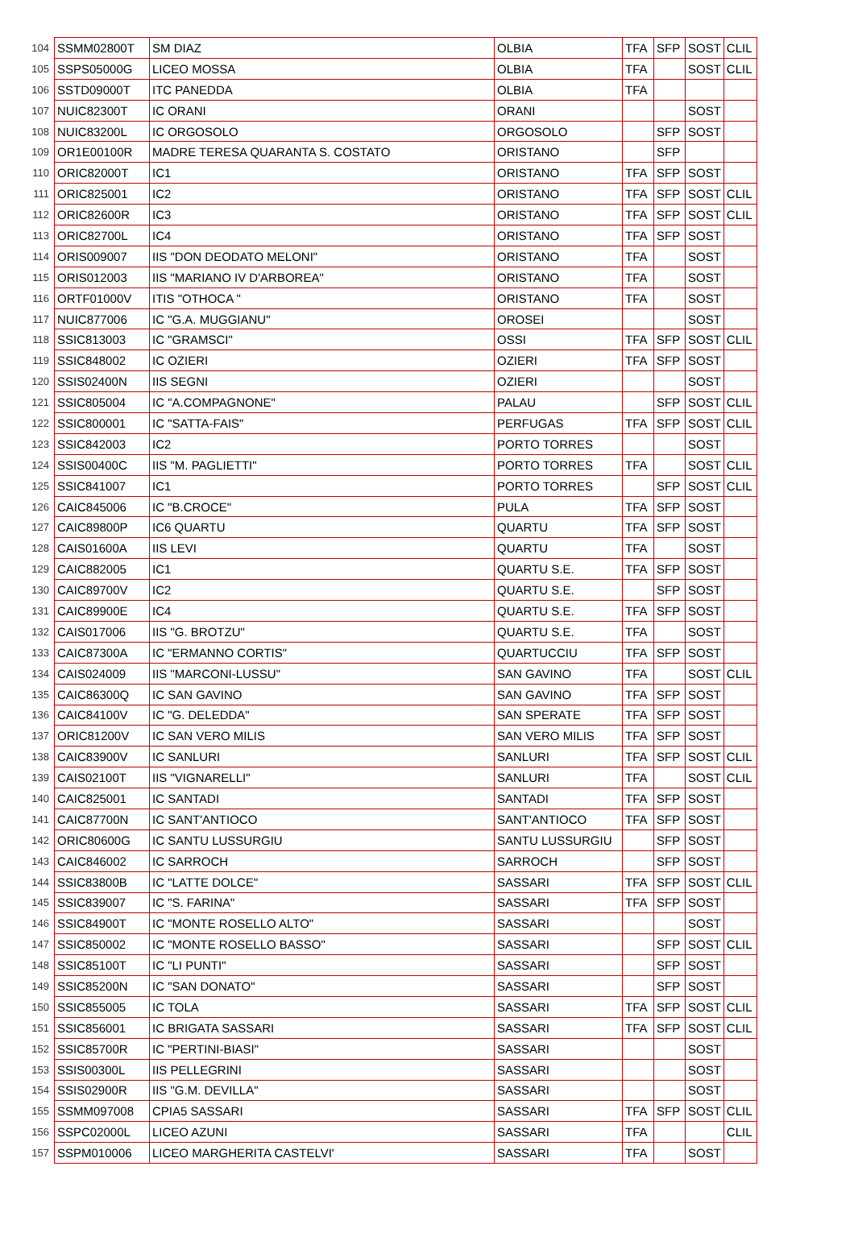| 104 | SSMM02800T | SM DIAZ | OLBIA | TFA | SFP | SOST | CLIL |
| 105 | SSPS05000G | LICEO MOSSA | OLBIA | TFA | | SOST | CLIL |
| 106 | SSTD09000T | ITC PANEDDA | OLBIA | TFA | | | |
| 107 | NUIC82300T | IC ORANI | ORANI | | | SOST | |
| 108 | NUIC83200L | IC ORGOSOLO | ORGOSOLO | | SFP | SOST | |
| 109 | OR1E00100R | MADRE TERESA QUARANTA S. COSTATO | ORISTANO | | SFP | | |
| 110 | ORIC82000T | IC1 | ORISTANO | TFA | SFP | SOST | |
| 111 | ORIC825001 | IC2 | ORISTANO | TFA | SFP | SOST | CLIL |
| 112 | ORIC82600R | IC3 | ORISTANO | TFA | SFP | SOST | CLIL |
| 113 | ORIC82700L | IC4 | ORISTANO | TFA | SFP | SOST | |
| 114 | ORIS009007 | IIS "DON DEODATO MELONI" | ORISTANO | TFA | | SOST | |
| 115 | ORIS012003 | IIS "MARIANO IV D'ARBOREA" | ORISTANO | TFA | | SOST | |
| 116 | ORTF01000V | ITIS "OTHOCA " | ORISTANO | TFA | | SOST | |
| 117 | NUIC877006 | IC "G.A. MUGGIANU" | OROSEI | | | SOST | |
| 118 | SSIC813003 | IC "GRAMSCI" | OSSI | TFA | SFP | SOST | CLIL |
| 119 | SSIC848002 | IC OZIERI | OZIERI | TFA | SFP | SOST | |
| 120 | SSIS02400N | IIS SEGNI | OZIERI | | | SOST | |
| 121 | SSIC805004 | IC "A.COMPAGNONE" | PALAU | | SFP | SOST | CLIL |
| 122 | SSIC800001 | IC "SATTA-FAIS" | PERFUGAS | TFA | SFP | SOST | CLIL |
| 123 | SSIC842003 | IC2 | PORTO TORRES | | | SOST | |
| 124 | SSIS00400C | IIS "M. PAGLIETTI" | PORTO TORRES | TFA | | SOST | CLIL |
| 125 | SSIC841007 | IC1 | PORTO TORRES | | SFP | SOST | CLIL |
| 126 | CAIC845006 | IC "B.CROCE" | PULA | TFA | SFP | SOST | |
| 127 | CAIC89800P | IC6 QUARTU | QUARTU | TFA | SFP | SOST | |
| 128 | CAIS01600A | IIS LEVI | QUARTU | TFA | | SOST | |
| 129 | CAIC882005 | IC1 | QUARTU S.E. | TFA | SFP | SOST | |
| 130 | CAIC89700V | IC2 | QUARTU S.E. | | SFP | SOST | |
| 131 | CAIC89900E | IC4 | QUARTU S.E. | TFA | SFP | SOST | |
| 132 | CAIS017006 | IIS "G. BROTZU" | QUARTU S.E. | TFA | | SOST | |
| 133 | CAIC87300A | IC "ERMANNO CORTIS" | QUARTUCCIU | TFA | SFP | SOST | |
| 134 | CAIS024009 | IIS "MARCONI-LUSSU" | SAN GAVINO | TFA | | SOST | CLIL |
| 135 | CAIC86300Q | IC SAN GAVINO | SAN GAVINO | TFA | SFP | SOST | |
| 136 | CAIC84100V | IC "G. DELEDDA" | SAN SPERATE | TFA | SFP | SOST | |
| 137 | ORIC81200V | IC SAN VERO MILIS | SAN VERO MILIS | TFA | SFP | SOST | |
| 138 | CAIC83900V | IC SANLURI | SANLURI | TFA | SFP | SOST | CLIL |
| 139 | CAIS02100T | IIS "VIGNARELLI" | SANLURI | TFA | | SOST | CLIL |
| 140 | CAIC825001 | IC SANTADI | SANTADI | TFA | SFP | SOST | |
| 141 | CAIC87700N | IC SANT'ANTIOCO | SANT'ANTIOCO | TFA | SFP | SOST | |
| 142 | ORIC80600G | IC SANTU LUSSURGIU | SANTU LUSSURGIU | | SFP | SOST | |
| 143 | CAIC846002 | IC SARROCH | SARROCH | | SFP | SOST | |
| 144 | SSIC83800B | IC "LATTE DOLCE" | SASSARI | TFA | SFP | SOST | CLIL |
| 145 | SSIC839007 | IC "S. FARINA" | SASSARI | TFA | SFP | SOST | |
| 146 | SSIC84900T | IC "MONTE ROSELLO ALTO" | SASSARI | | | SOST | |
| 147 | SSIC850002 | IC "MONTE ROSELLO BASSO" | SASSARI | | SFP | SOST | CLIL |
| 148 | SSIC85100T | IC "LI PUNTI" | SASSARI | | SFP | SOST | |
| 149 | SSIC85200N | IC "SAN DONATO" | SASSARI | | SFP | SOST | |
| 150 | SSIC855005 | IC TOLA | SASSARI | TFA | SFP | SOST | CLIL |
| 151 | SSIC856001 | IC BRIGATA SASSARI | SASSARI | TFA | SFP | SOST | CLIL |
| 152 | SSIC85700R | IC "PERTINI-BIASI" | SASSARI | | | SOST | |
| 153 | SSIS00300L | IIS PELLEGRINI | SASSARI | | | SOST | |
| 154 | SSIS02900R | IIS "G.M. DEVILLA" | SASSARI | | | SOST | |
| 155 | SSMM097008 | CPIA5 SASSARI | SASSARI | TFA | SFP | SOST | CLIL |
| 156 | SSPC02000L | LICEO AZUNI | SASSARI | TFA | | | CLIL |
| 157 | SSPM010006 | LICEO MARGHERITA CASTELVI' | SASSARI | TFA | | SOST | |